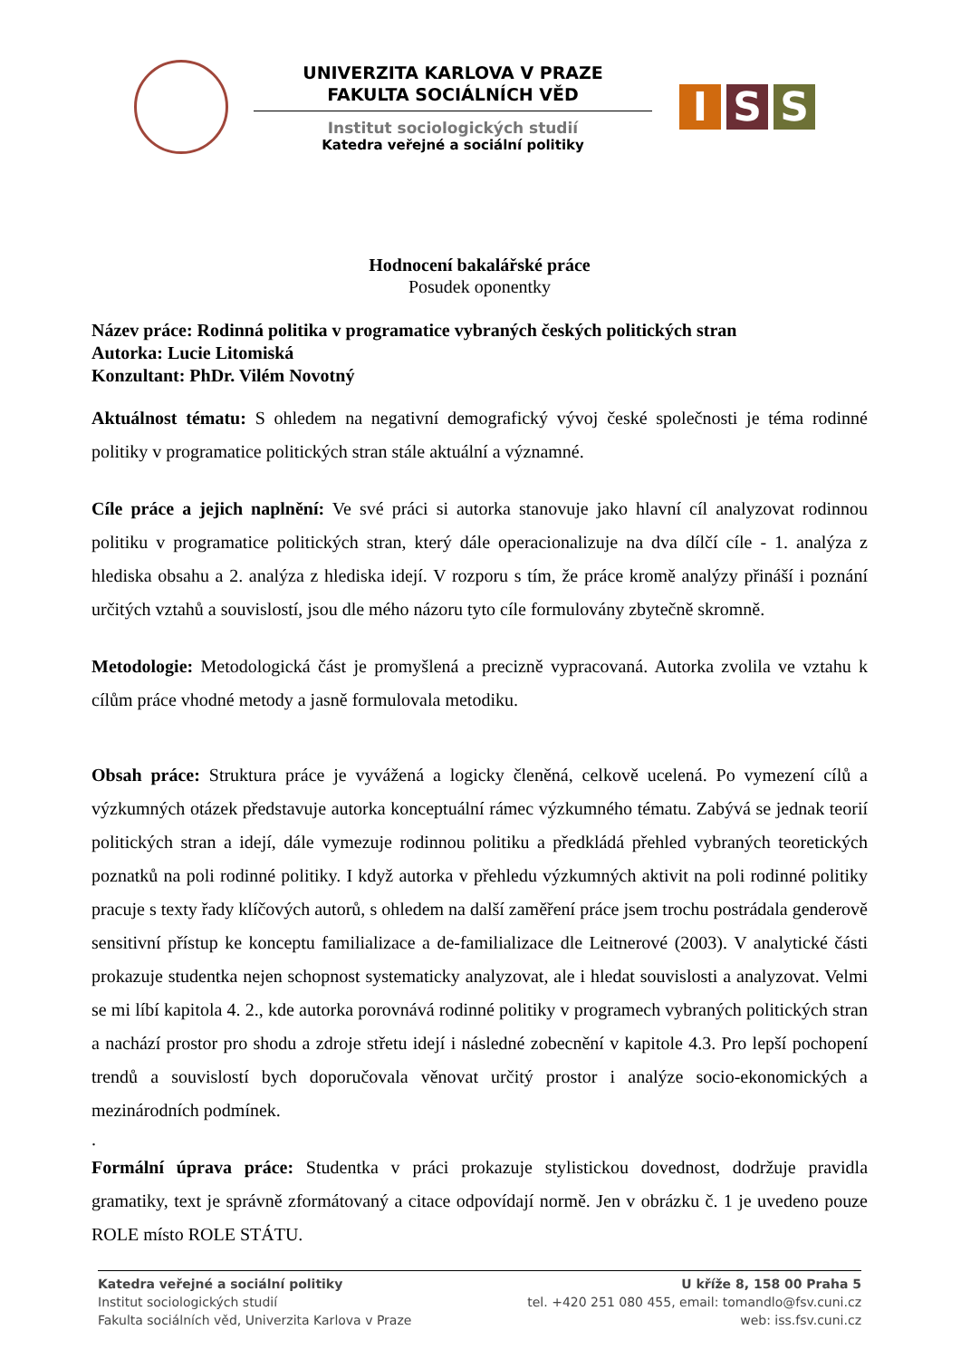UNIVERZITA KARLOVA V PRAZE
FAKULTA SOCIÁLNÍCH VĚD
Institut sociologických studií
Katedra veřejné a sociální politiky
I S S
Hodnocení bakalářské práce
Posudek oponentky
Název práce: Rodinná politika v programatice vybraných českých politických stran
Autorka: Lucie Litomiská
Konzultant: PhDr. Vilém Novotný
Aktuálnost tématu: S ohledem na negativní demografický vývoj české společnosti je téma rodinné politiky v programatice politických stran stále aktuální a významné.
Cíle práce a jejich naplnění: Ve své práci si autorka stanovuje jako hlavní cíl analyzovat rodinnou politiku v programatice politických stran, který dále operacionalizuje na dva dílčí cíle - 1. analýza z hlediska obsahu a 2. analýza z hlediska idejí. V rozporu s tím, že práce kromě analýzy přináší i poznání určitých vztahů a souvislostí, jsou dle mého názoru tyto cíle formulovány zbytečně skromně.
Metodologie: Metodologická část je promyšlená a precizně vypracovaná. Autorka zvolila ve vztahu k cílům práce vhodné metody a jasně formulovala metodiku.
Obsah práce: Struktura práce je vyvážená a logicky členěná, celkově ucelená. Po vymezení cílů a výzkumných otázek představuje autorka konceptuální rámec výzkumného tématu. Zabývá se jednak teorií politických stran a idejí, dále vymezuje rodinnou politiku a předkládá přehled vybraných teoretických poznatků na poli rodinné politiky. I když autorka v přehledu výzkumných aktivit na poli rodinné politiky pracuje s texty řady klíčových autorů, s ohledem na další zaměření práce jsem trochu postrádala genderově sensitivní přístup ke konceptu familializace a de-familializace dle Leitnerové (2003). V analytické části prokazuje studentka nejen schopnost systematicky analyzovat, ale i hledat souvislosti a analyzovat. Velmi se mi líbí kapitola 4. 2., kde autorka porovnává rodinné politiky v programech vybraných politických stran a nachází prostor pro shodu a zdroje střetu idejí i následné zobecnění v kapitole 4.3. Pro lepší pochopení trendů a souvislostí bych doporučovala věnovat určitý prostor i analýze socio-ekonomických a mezinárodních podmínek.
.
Formální úprava práce: Studentka v práci prokazuje stylistickou dovednost, dodržuje pravidla gramatiky, text je správně zformátovaný a citace odpovídají normě. Jen v obrázku č. 1 je uvedeno pouze ROLE místo ROLE STÁTU.
Katedra veřejné a sociální politiky
Institut sociologických studií
Fakulta sociálních věd, Univerzita Karlova v Praze
U kříže 8, 158 00 Praha 5
tel. +420 251 080 455, email: tomandlo@fsv.cuni.cz
web: iss.fsv.cuni.cz